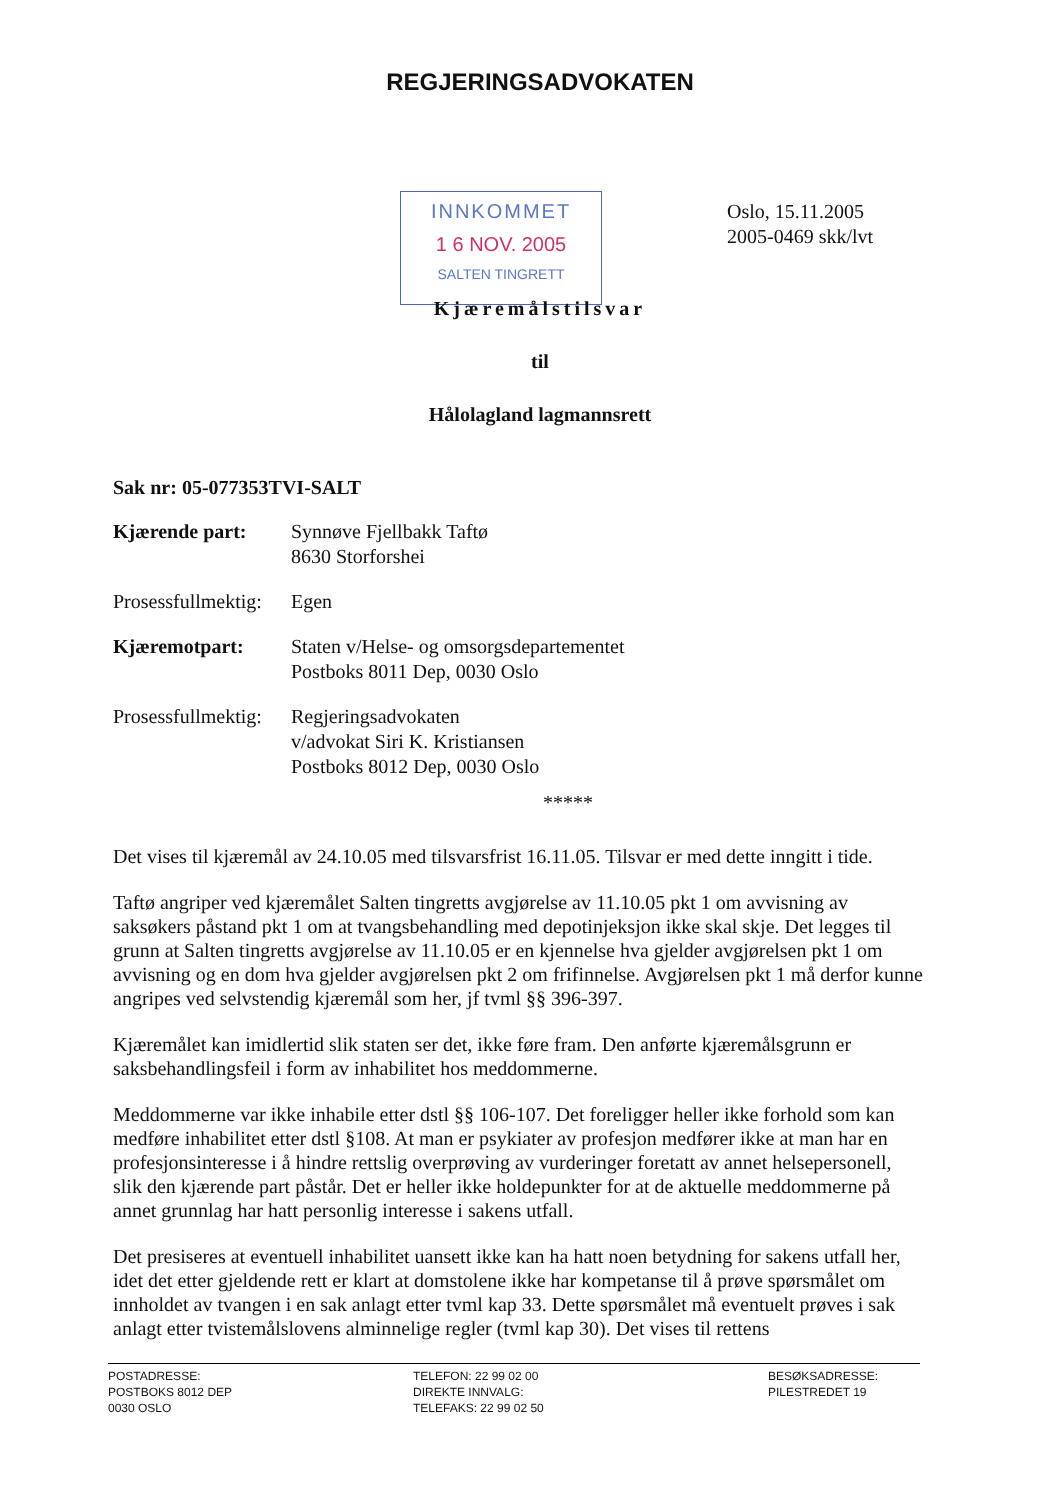REGJERINGSADVOKATEN
INNKOMMET
1 6 NOV. 2005
SALTEN TINGRETT
Oslo, 15.11.2005
2005-0469 skk/lvt
Kjæremålstilsvar
til
Hålolagland lagmannsrett
Sak nr: 05-077353TVI-SALT
Kjærende part: Synnøve Fjellbakk Taftø
8630 Storforshei
Prosessfullmektig:
Egen
Kjæremotpart: Staten v/Helse- og omsorgsdepartementet
Postboks 8011 Dep, 0030 Oslo
Prosessfullmektig:
Regjeringsadvokaten
v/advokat Siri K. Kristiansen
Postboks 8012 Dep, 0030 Oslo
*****
Det vises til kjæremål av 24.10.05 med tilsvarsfrist 16.11.05. Tilsvar er med dette inngitt i tide.
Taftø angriper ved kjæremålet Salten tingretts avgjørelse av 11.10.05 pkt 1 om avvisning av saksøkers påstand pkt 1 om at tvangsbehandling med depotinjeksjon ikke skal skje. Det legges til grunn at Salten tingretts avgjørelse av 11.10.05 er en kjennelse hva gjelder avgjørelsen pkt 1 om avvisning og en dom hva gjelder avgjørelsen pkt 2 om frifinnelse. Avgjørelsen pkt 1 må derfor kunne angripes ved selvstendig kjæremål som her, jf tvml §§ 396-397.
Kjæremålet kan imidlertid slik staten ser det, ikke føre fram. Den anførte kjæremålsgrunn er saksbehandlingsfeil i form av inhabilitet hos meddommerne.
Meddommerne var ikke inhabile etter dstl §§ 106-107. Det foreligger heller ikke forhold som kan medføre inhabilitet etter dstl §108. At man er psykiater av profesjon medfører ikke at man har en profesjonsinteresse i å hindre rettslig overprøving av vurderinger foretatt av annet helsepersonell, slik den kjærende part påstår. Det er heller ikke holdepunkter for at de aktuelle meddommerne på annet grunnlag har hatt personlig interesse i sakens utfall.
Det presiseres at eventuell inhabilitet uansett ikke kan ha hatt noen betydning for sakens utfall her, idet det etter gjeldende rett er klart at domstolene ikke har kompetanse til å prøve spørsmålet om innholdet av tvangen i en sak anlagt etter tvml kap 33. Dette spørsmålet må eventuelt prøves i sak anlagt etter tvistemålslovens alminnelige regler (tvml kap 30). Det vises til rettens
POSTADRESSE:
POSTBOKS 8012 DEP
0030 OSLO
TELEFON: 22 99 02 00
DIREKTE INNVALG:
TELEFAKS: 22 99 02 50
BESØKSADRESSE:
PILESTREDET 19